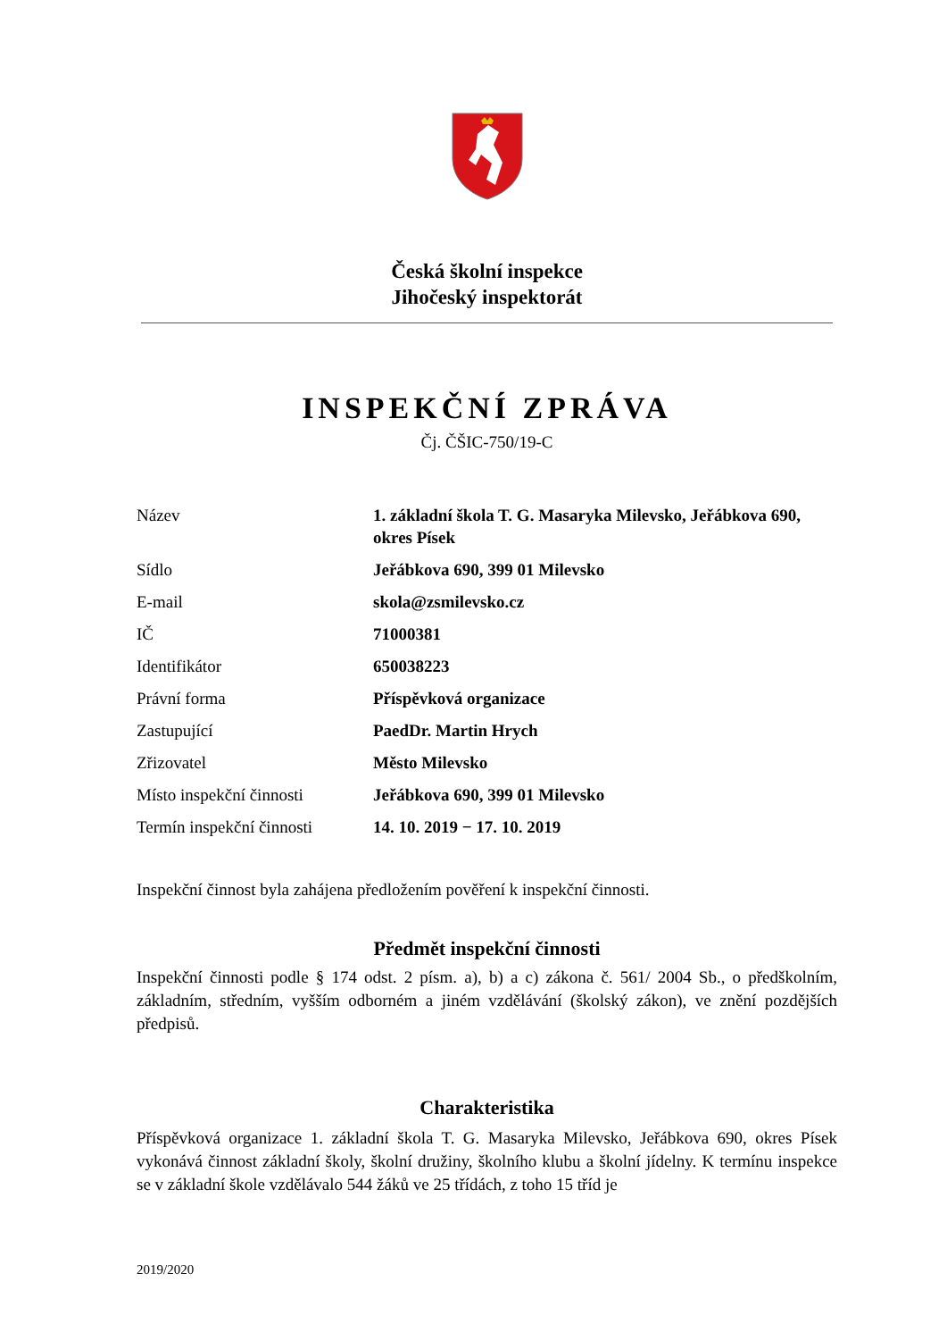Česká školní inspekce
Jihočeský inspektorát
INSPEKČNÍ ZPRÁVA
Čj. ČŠIC-750/19-C
| Název | 1. základní škola T. G. Masaryka Milevsko, Jeřábkova 690, okres Písek |
| Sídlo | Jeřábkova 690, 399 01 Milevsko |
| E-mail | skola@zsmilevsko.cz |
| IČ | 71000381 |
| Identifikátor | 650038223 |
| Právní forma | Příspěvková organizace |
| Zastupující | PaedDr. Martin Hrych |
| Zřizovatel | Město Milevsko |
| Místo inspekční činnosti | Jeřábkova 690, 399 01 Milevsko |
| Termín inspekční činnosti | 14. 10. 2019 − 17. 10. 2019 |
Inspekční činnost byla zahájena předložením pověření k inspekční činnosti.
Předmět inspekční činnosti
Inspekční činnosti podle § 174 odst. 2 písm. a), b) a c) zákona č. 561/ 2004 Sb., o předškolním, základním, středním, vyšším odborném a jiném vzdělávání (školský zákon), ve znění pozdějších předpisů.
Charakteristika
Příspěvková organizace 1. základní škola T. G. Masaryka Milevsko, Jeřábkova 690, okres Písek vykonává činnost základní školy, školní družiny, školního klubu a školní jídelny. K termínu inspekce se v základní škole vzdělávalo 544 žáků ve 25 třídách, z toho 15 tříd je
2019/2020